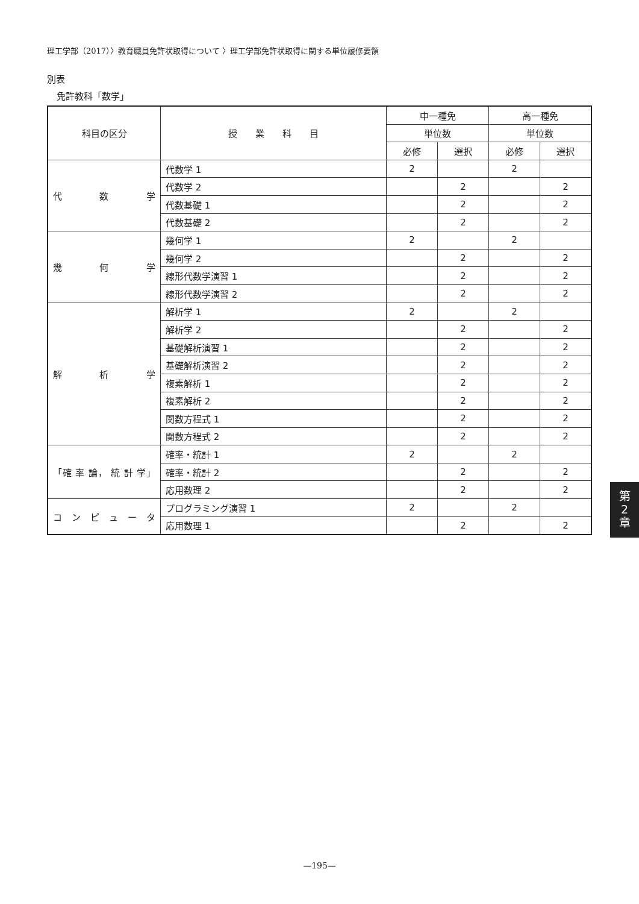理工学部（2017）〉教育職員免許状取得について 〉理工学部免許状取得に関する単位履修要領
別表
免許教科「数学」
| 科目の区分 | 授 業 科 目 | 中一種免 | | 高一種免 | |
| --- | --- | --- | --- | --- | --- |
| | | 単位数 | | 単位数 | |
| | | 必修 | 選択 | 必修 | 選択 |
| 代 数 学 | 代数学 1 | 2 | | 2 | |
| | 代数学 2 | | 2 | | 2 |
| | 代数基礎 1 | | 2 | | 2 |
| | 代数基礎 2 | | 2 | | 2 |
| 幾 何 学 | 幾何学 1 | 2 | | 2 | |
| | 幾何学 2 | | 2 | | 2 |
| | 線形代数学演習 1 | | 2 | | 2 |
| | 線形代数学演習 2 | | 2 | | 2 |
| 解 析 学 | 解析学 1 | 2 | | 2 | |
| | 解析学 2 | | 2 | | 2 |
| | 基礎解析演習 1 | | 2 | | 2 |
| | 基礎解析演習 2 | | 2 | | 2 |
| | 複素解析 1 | | 2 | | 2 |
| | 複素解析 2 | | 2 | | 2 |
| | 関数方程式 1 | | 2 | | 2 |
| | 関数方程式 2 | | 2 | | 2 |
| 「確 率 論， 統 計 学」 | 確率・統計 1 | 2 | | 2 | |
| | 確率・統計 2 | | 2 | | 2 |
| | 応用数理 2 | | 2 | | 2 |
| コ ン ピ ュ ー タ | プログラミング演習 1 | 2 | | 2 | |
| | 応用数理 1 | | 2 | | 2 |
第
2
章
—195—